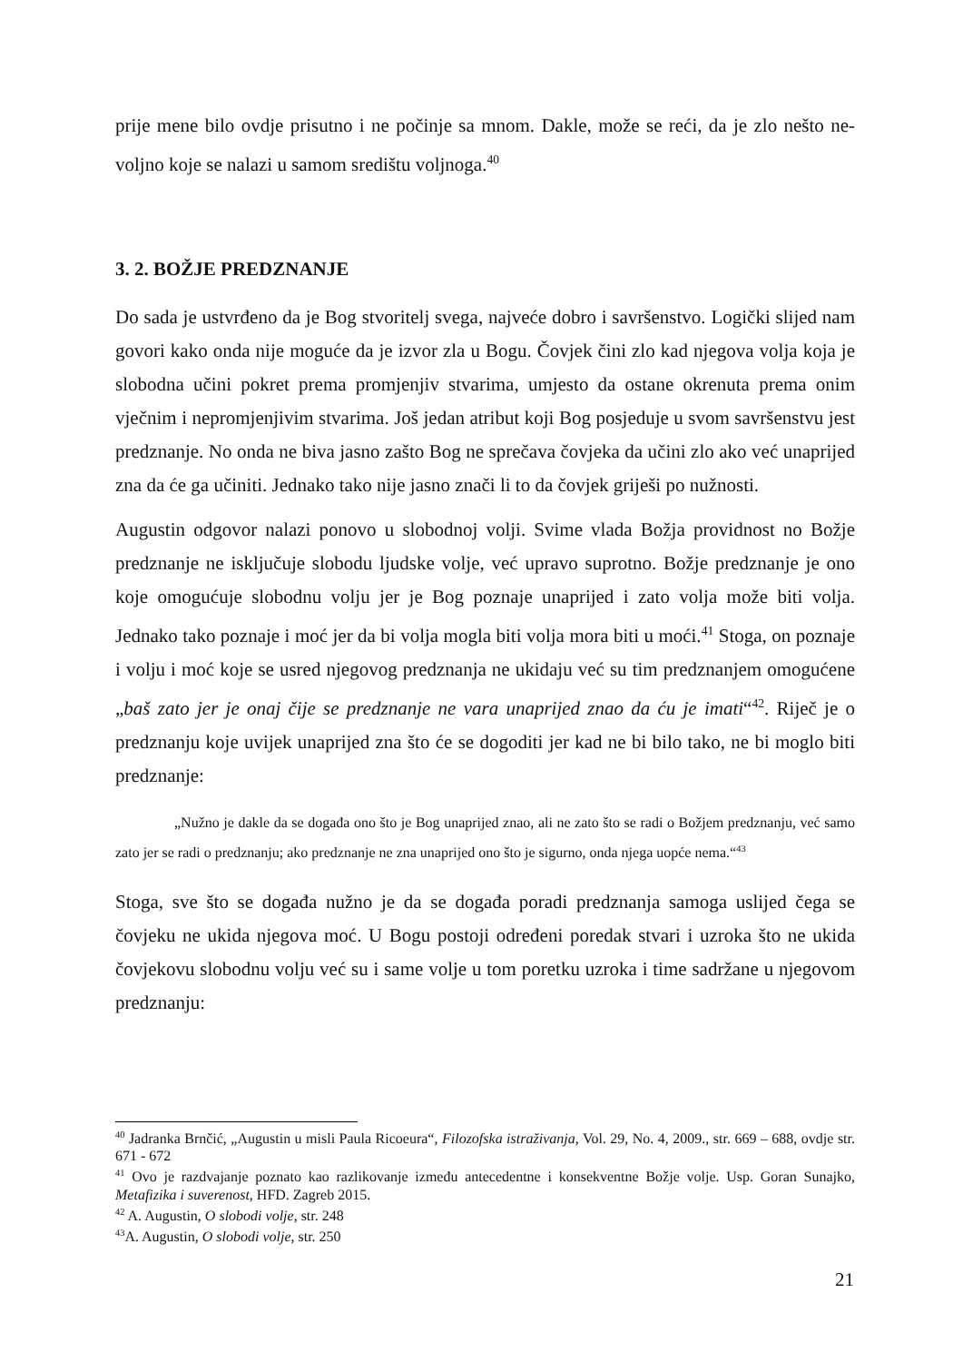prije mene bilo ovdje prisutno i ne počinje sa mnom. Dakle, može se reći, da je zlo nešto ne-voljno koje se nalazi u samom središtu voljnoga.<sup>40</sup>
3. 2. BOŽJE PREDZNANJE
Do sada je ustvrđeno da je Bog stvoritelj svega, najveće dobro i savršenstvo. Logički slijed nam govori kako onda nije moguće da je izvor zla u Bogu. Čovjek čini zlo kad njegova volja koja je slobodna učini pokret prema promjenjiv stvarima, umjesto da ostane okrenuta prema onim vječnim i nepromjenjivim stvarima. Još jedan atribut koji Bog posjeduje u svom savršenstvu jest predznanje. No onda ne biva jasno zašto Bog ne sprečava čovjeka da učini zlo ako već unaprijed zna da će ga učiniti. Jednako tako nije jasno znači li to da čovjek griješi po nužnosti.
Augustin odgovor nalazi ponovo u slobodnoj volji. Svime vlada Božja providnost no Božje predznanje ne isključuje slobodu ljudske volje, već upravo suprotno. Božje predznanje je ono koje omogućuje slobodnu volju jer je Bog poznaje unaprijed i zato volja može biti volja. Jednako tako poznaje i moć jer da bi volja mogla biti volja mora biti u moći.<sup>41</sup> Stoga, on poznaje i volju i moć koje se usred njegovog predznanja ne ukidaju već su tim predznanjem omogućene „baš zato jer je onaj čije se predznanje ne vara unaprijed znao da ću je imati“<sup>42</sup>. Riječ je o predznanju koje uvijek unaprijed zna što će se dogoditi jer kad ne bi bilo tako, ne bi moglo biti predznanje:
„Nužno je dakle da se događa ono što je Bog unaprijed znao, ali ne zato što se radi o Božjem predznanju, već samo zato jer se radi o predznanju; ako predznanje ne zna unaprijed ono što je sigurno, onda njega uopće nema.“<sup>43</sup>
Stoga, sve što se događa nužno je da se događa poradi predznanja samoga uslijed čega se čovjeku ne ukida njegova moć. U Bogu postoji određeni poredak stvari i uzroka što ne ukida čovjekovu slobodnu volju već su i same volje u tom poretku uzroka i time sadržane u njegovom predznanju:
<sup>40</sup> Jadranka Brnčić, „Augustin u misli Paula Ricoeura“, Filozofska istraživanja, Vol. 29, No. 4, 2009., str. 669 – 688, ovdje str. 671 - 672
<sup>41</sup> Ovo je razdvajanje poznato kao razlikovanje između antecedentne i konsekventne Božje volje. Usp. Goran Sunajko, Metafizika i suverenost, HFD. Zagreb 2015.
<sup>42</sup> A. Augustin, O slobodi volje, str. 248
<sup>43</sup> A. Augustin, O slobodi volje, str. 250
21